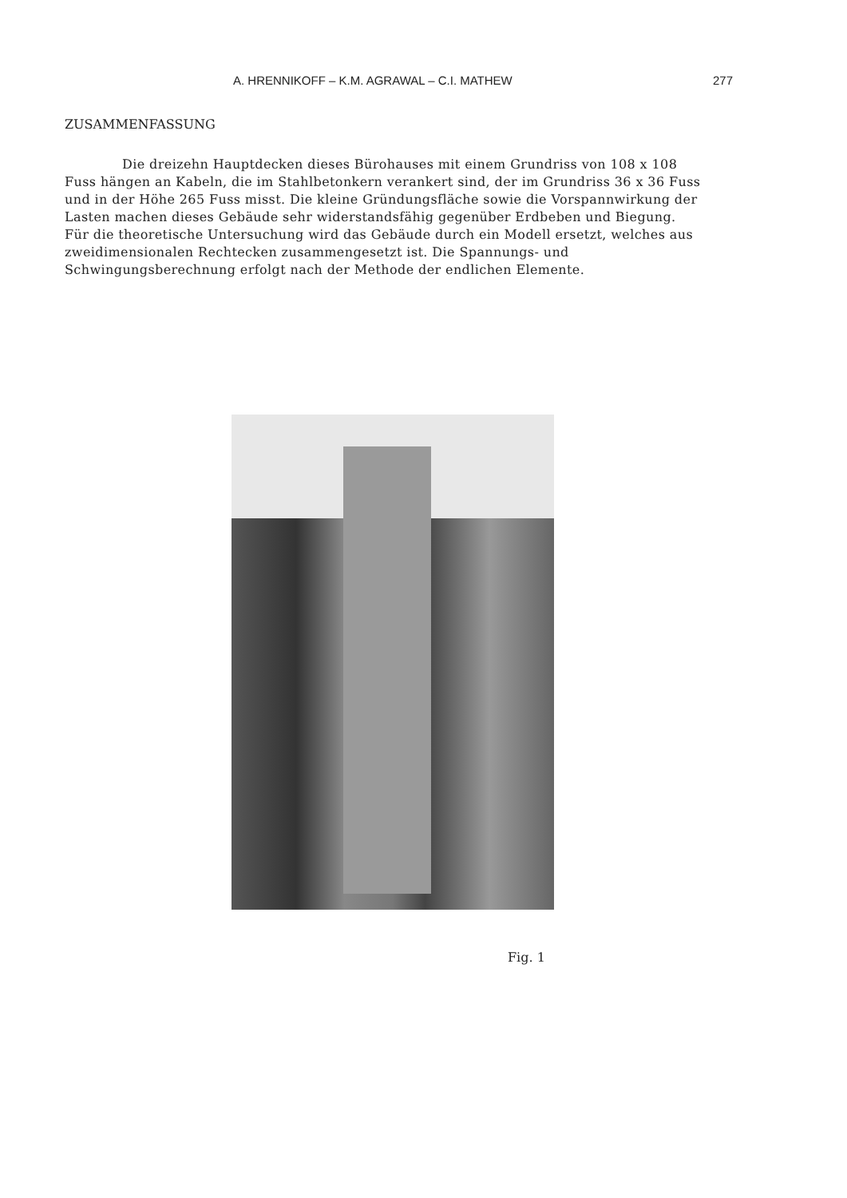A. HRENNIKOFF – K.M. AGRAWAL – C.I. MATHEW 277
ZUSAMMENFASSUNG
Die dreizehn Hauptdecken dieses Bürohauses mit einem Grundriss von 108 x 108 Fuss hängen an Kabeln, die im Stahlbetonkern verankert sind, der im Grundriss 36 x 36 Fuss und in der Höhe 265 Fuss misst. Die kleine Gründungsfläche sowie die Vorspannwirkung der Lasten machen dieses Gebäude sehr widerstandsfähig gegenüber Erdbeben und Biegung. Für die theoretische Untersuchung wird das Gebäude durch ein Modell ersetzt, welches aus zweidimensionalen Rechtecken zusammengesetzt ist. Die Spannungs- und Schwingungsberechnung erfolgt nach der Methode der endlichen Elemente.
Fig. 1